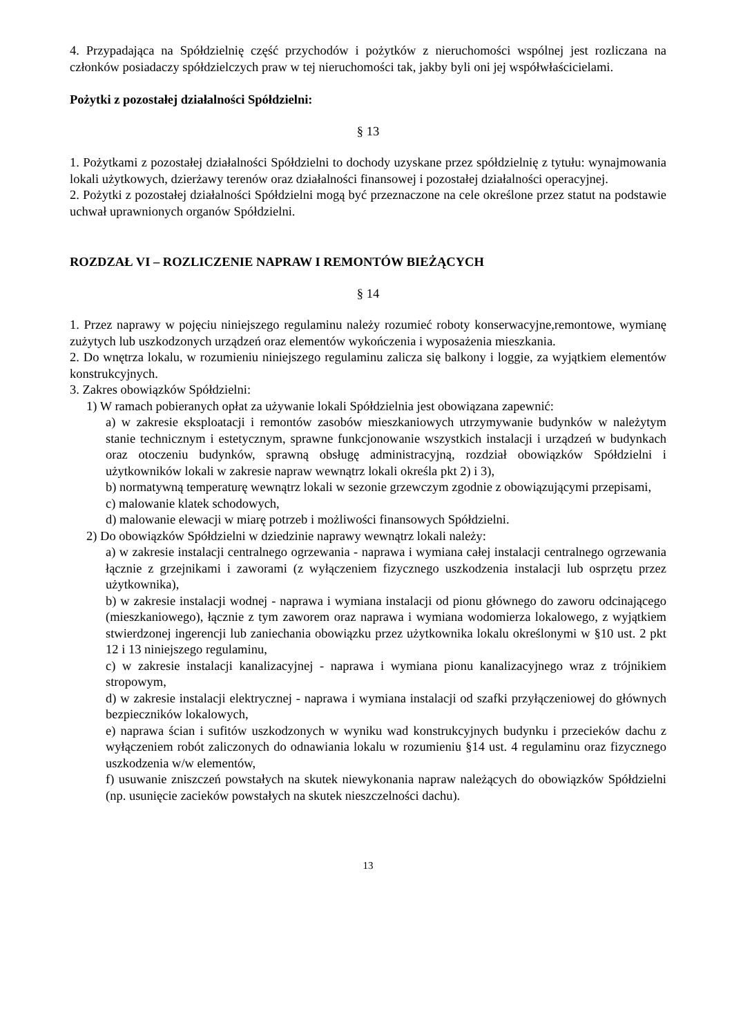4. Przypadająca na Spółdzielnię część przychodów i pożytków z nieruchomości wspólnej jest rozliczana na członków posiadaczy spółdzielczych praw w tej nieruchomości tak, jakby byli oni jej współwłaścicielami.
Pożytki z pozostałej działalności Spółdzielni:
§ 13
1. Pożytkami z pozostałej działalności Spółdzielni to dochody uzyskane przez spółdzielnię z tytułu: wynajmowania lokali użytkowych, dzierżawy terenów oraz działalności finansowej i pozostałej działalności operacyjnej.
2. Pożytki z pozostałej działalności Spółdzielni mogą być przeznaczone na cele określone przez statut na podstawie uchwał uprawnionych organów Spółdzielni.
ROZDZAŁ VI – ROZLICZENIE NAPRAW I REMONTÓW BIEŻĄCYCH
§ 14
1. Przez naprawy w pojęciu niniejszego regulaminu należy rozumieć roboty konserwacyjne,remontowe, wymianę zużytych lub uszkodzonych urządzeń oraz elementów wykończenia i wyposażenia mieszkania.
2. Do wnętrza lokalu, w rozumieniu niniejszego regulaminu zalicza się balkony i loggie, za wyjątkiem elementów konstrukcyjnych.
3. Zakres obowiązków Spółdzielni:
1) W ramach pobieranych opłat za używanie lokali Spółdzielnia jest obowiązana zapewnić:
a) w zakresie eksploatacji i remontów zasobów mieszkaniowych utrzymywanie budynków w należytym stanie technicznym i estetycznym, sprawne funkcjonowanie wszystkich instalacji i urządzeń w budynkach oraz otoczeniu budynków, sprawną obsługę administracyjną, rozdział obowiązków Spółdzielni i użytkowników lokali w zakresie napraw wewnątrz lokali określa pkt 2) i 3),
b) normatywną temperaturę wewnątrz lokali w sezonie grzewczym zgodnie z obowiązującymi przepisami,
c) malowanie klatek schodowych,
d) malowanie elewacji w miarę potrzeb i możliwości finansowych Spółdzielni.
2) Do obowiązków Spółdzielni w dziedzinie naprawy wewnątrz lokali należy:
a) w zakresie instalacji centralnego ogrzewania - naprawa i wymiana całej instalacji centralnego ogrzewania łącznie z grzejnikami i zaworami (z wyłączeniem fizycznego uszkodzenia instalacji lub osprzętu przez użytkownika),
b) w zakresie instalacji wodnej - naprawa i wymiana instalacji od pionu głównego do zaworu odcinającego (mieszkaniowego), łącznie z tym zaworem oraz naprawa i wymiana wodomierza lokalowego, z wyjątkiem stwierdzonej ingerencji lub zaniechania obowiązku przez użytkownika lokalu określonymi w §10 ust. 2 pkt 12 i 13 niniejszego regulaminu,
c) w zakresie instalacji kanalizacyjnej - naprawa i wymiana pionu kanalizacyjnego wraz z trójnikiem stropowym,
d) w zakresie instalacji elektrycznej - naprawa i wymiana instalacji od szafki przyłączeniowej do głównych bezpieczników lokalowych,
e) naprawa ścian i sufitów uszkodzonych w wyniku wad konstrukcyjnych budynku i przecieków dachu z wyłączeniem robót zaliczonych do odnawiania lokalu w rozumieniu §14 ust. 4 regulaminu oraz fizycznego uszkodzenia w/w elementów,
f) usuwanie zniszczeń powstałych na skutek niewykonania napraw należących do obowiązków Spółdzielni (np. usunięcie zacieków powstałych na skutek nieszczelności dachu).
13